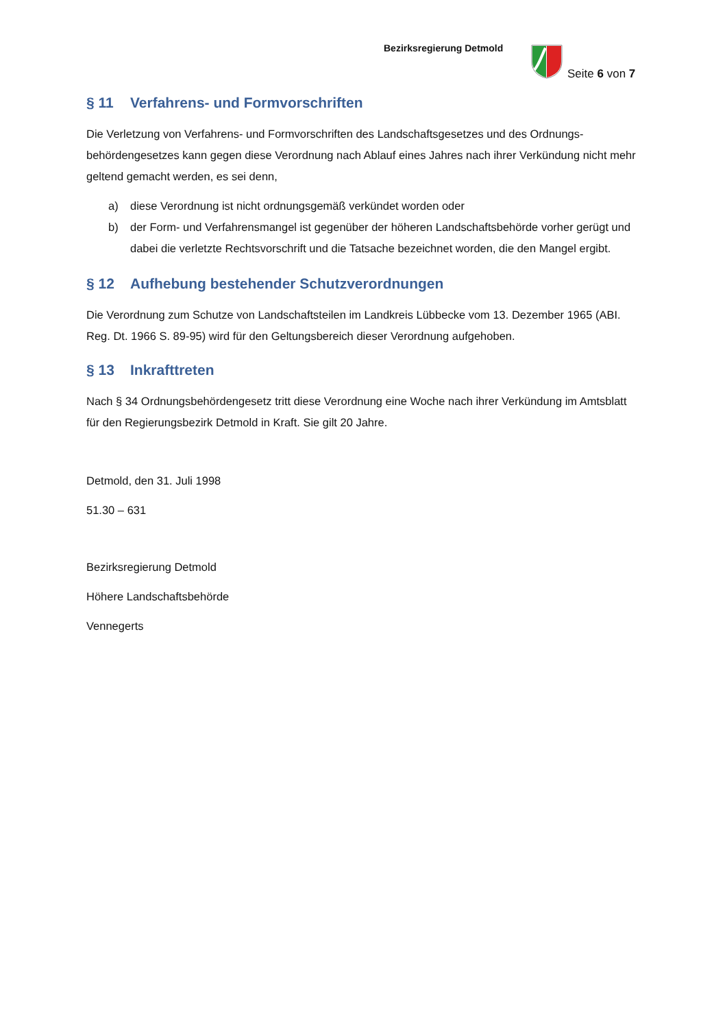Bezirksregierung Detmold
Seite 6 von 7
§ 11 Verfahrens- und Formvorschriften
Die Verletzung von Verfahrens- und Formvorschriften des Landschaftsgesetzes und des Ordnungs­behördengesetzes kann gegen diese Verordnung nach Ablauf eines Jahres nach ihrer Verkündung nicht mehr geltend gemacht werden, es sei denn,
a) diese Verordnung ist nicht ordnungsgemäß verkündet worden oder
b) der Form- und Verfahrensmangel ist gegenüber der höheren Landschaftsbehörde vorher ge­rügt und dabei die verletzte Rechtsvorschrift und die Tatsache bezeichnet worden, die den Mangel ergibt.
§ 12 Aufhebung bestehender Schutzverordnungen
Die Verordnung zum Schutze von Landschaftsteilen im Landkreis Lübbecke vom 13. Dezember 1965 (ABI. Reg. Dt. 1966 S. 89-95) wird für den Geltungsbereich dieser Verordnung aufgehoben.
§ 13 Inkrafttreten
Nach § 34 Ordnungsbehördengesetz tritt diese Verordnung eine Woche nach ihrer Verkündung im Amtsblatt für den Regierungsbezirk Detmold in Kraft. Sie gilt 20 Jahre.
Detmold, den 31. Juli 1998
51.30 – 631
Bezirksregierung Detmold
Höhere Landschaftsbehörde
Vennegerts